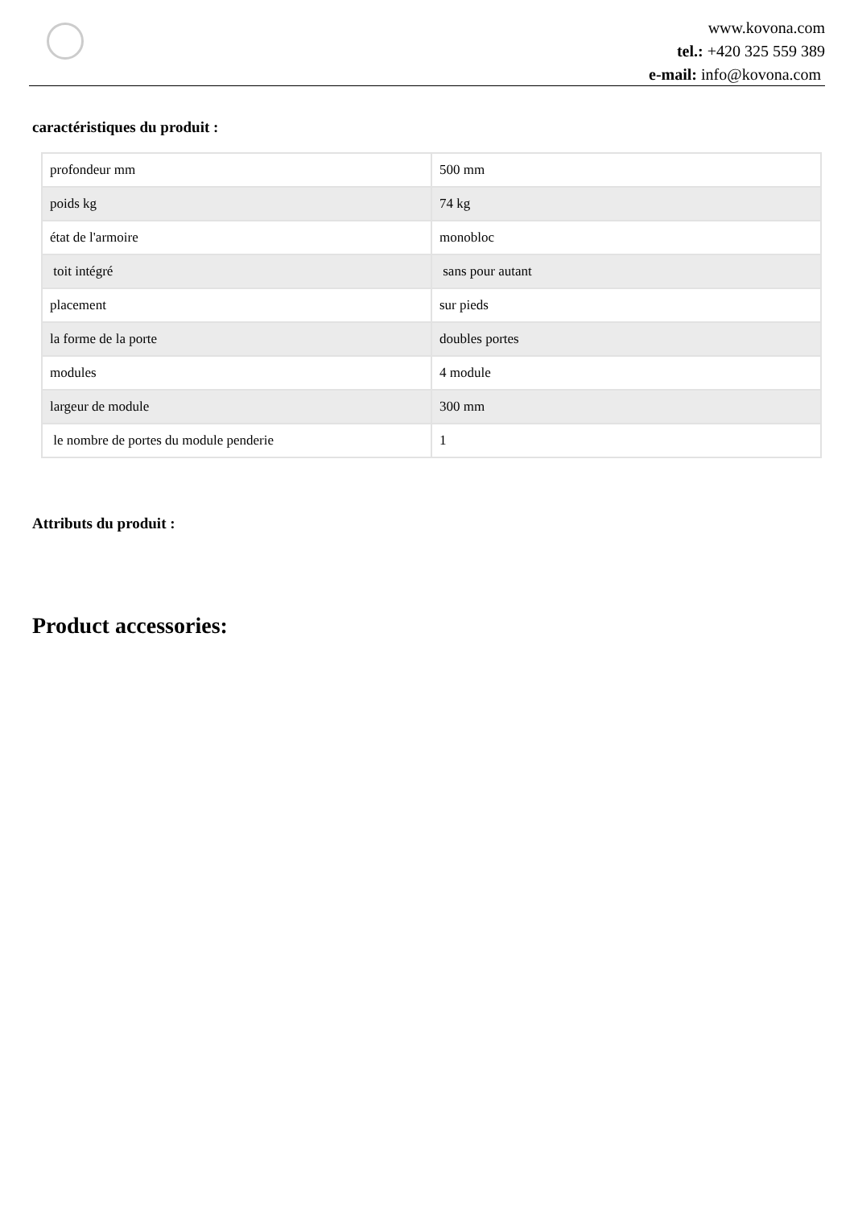www.kovona.com
tel.: +420 325 559 389
e-mail: info@kovona.com
caractéristiques du produit :
| profondeur mm | 500 mm |
| poids kg | 74 kg |
| état de l'armoire | monobloc |
| toit intégré | sans pour autant |
| placement | sur pieds |
| la forme de la porte | doubles portes |
| modules | 4 module |
| largeur de module | 300 mm |
| le nombre de portes du module penderie | 1 |
Attributs du produit :
Product accessories: